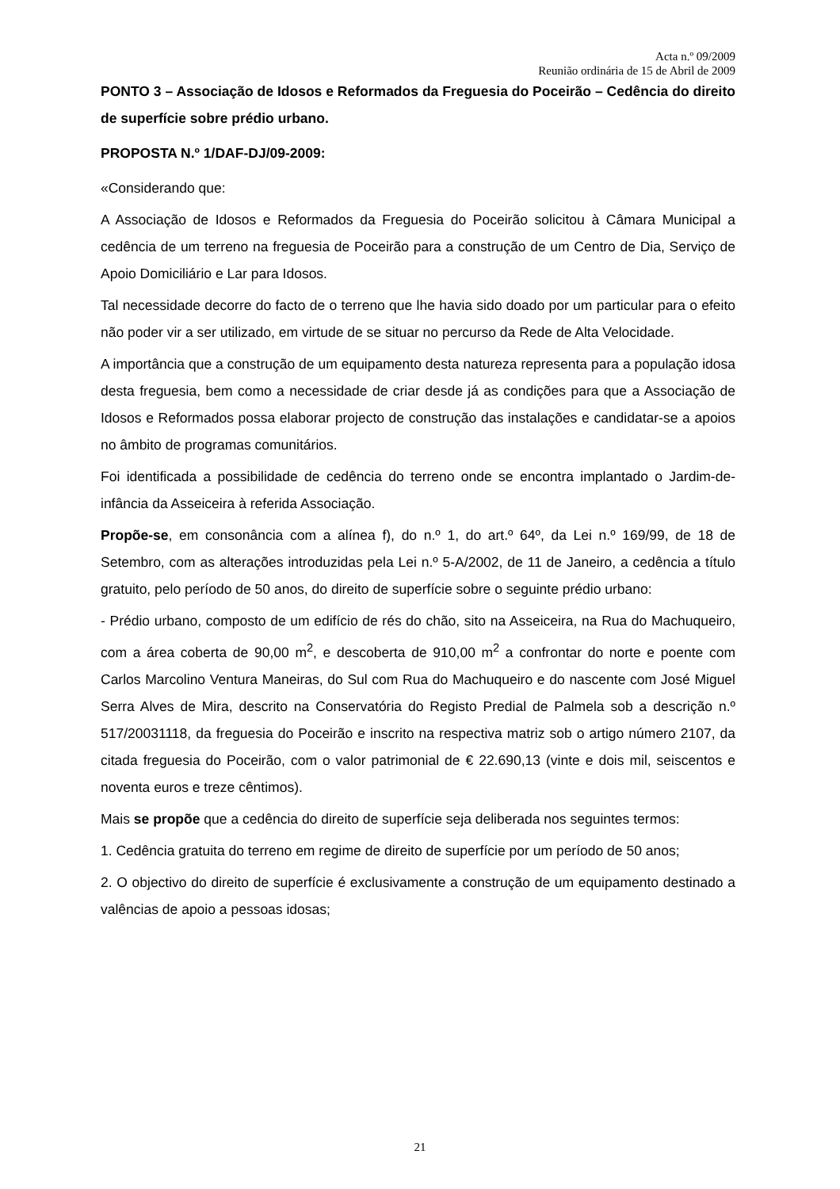Acta n.º 09/2009
Reunião ordinária de 15 de Abril de 2009
PONTO 3 – Associação de Idosos e Reformados da Freguesia do Poceirão – Cedência do direito de superfície sobre prédio urbano.
PROPOSTA N.º 1/DAF-DJ/09-2009:
«Considerando que:
A Associação de Idosos e Reformados da Freguesia do Poceirão solicitou à Câmara Municipal a cedência de um terreno na freguesia de Poceirão para a construção de um Centro de Dia, Serviço de Apoio Domiciliário e Lar para Idosos.
Tal necessidade decorre do facto de o terreno que lhe havia sido doado por um particular para o efeito não poder vir a ser utilizado, em virtude de se situar no percurso da Rede de Alta Velocidade.
A importância que a construção de um equipamento desta natureza representa para a população idosa desta freguesia, bem como a necessidade de criar desde já as condições para que a Associação de Idosos e Reformados possa elaborar projecto de construção das instalações e candidatar-se a apoios no âmbito de programas comunitários.
Foi identificada a possibilidade de cedência do terreno onde se encontra implantado o Jardim-de-infância da Asseiceira à referida Associação.
Propõe-se, em consonância com a alínea f), do n.º 1, do art.º 64º, da Lei n.º 169/99, de 18 de Setembro, com as alterações introduzidas pela Lei n.º 5-A/2002, de 11 de Janeiro, a cedência a título gratuito, pelo período de 50 anos, do direito de superfície sobre o seguinte prédio urbano:
- Prédio urbano, composto de um edifício de rés do chão, sito na Asseiceira, na Rua do Machuqueiro, com a área coberta de 90,00 m<sup>2</sup>, e descoberta de 910,00 m<sup>2</sup> a confrontar do norte e poente com Carlos Marcolino Ventura Maneiras, do Sul com Rua do Machuqueiro e do nascente com José Miguel Serra Alves de Mira, descrito na Conservatória do Registo Predial de Palmela sob a descrição n.º 517/20031118, da freguesia do Poceirão e inscrito na respectiva matriz sob o artigo número 2107, da citada freguesia do Poceirão, com o valor patrimonial de € 22.690,13 (vinte e dois mil, seiscentos e noventa euros e treze cêntimos).
Mais se propõe que a cedência do direito de superfície seja deliberada nos seguintes termos:
1. Cedência gratuita do terreno em regime de direito de superfície por um período de 50 anos;
2. O objectivo do direito de superfície é exclusivamente a construção de um equipamento destinado a valências de apoio a pessoas idosas;
21